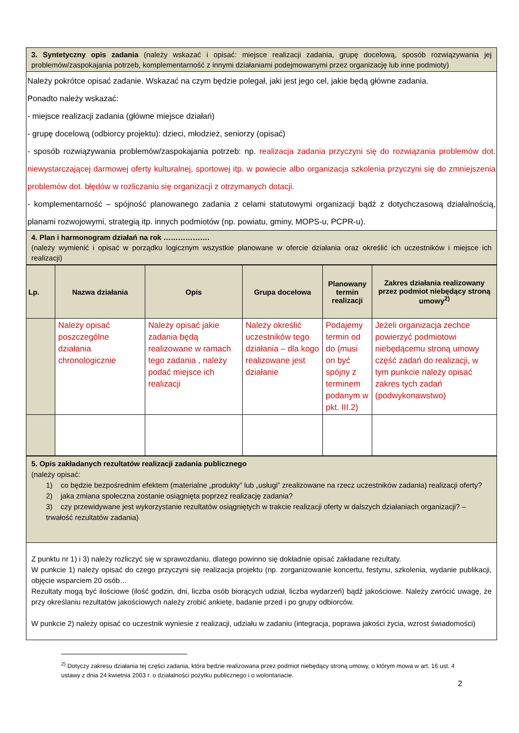| 3. Syntetyczny opis zadania (należy wskazać i opisać: miejsce realizacji zadania, grupę docelową, sposób rozwiązywania jej problemów/zaspokajania potrzeb, komplementarność z innymi działaniami podejmowanymi przez organizację lub inne podmioty) |
| Należy pokrótce opisać zadanie. Wskazać na czym będzie polegał, jaki jest jego cel, jakie będą główne zadania. Ponadto należy wskazać: - miejsce realizacji zadania (główne miejsce działań) - grupę docelową (odbiorcy projektu): dzieci, młodzież, seniorzy (opisać) - sposób rozwiązywania problemów/zaspokajania potrzeb: np. realizacja zadania przyczyni się do rozwiązania problemów dot. niewystarczającej darmowej oferty kulturalnej, sportowej itp. w powiecie albo organizacja szkolenia przyczyni się do zmniejszenia problemów dot. błędów w rozliczaniu się organizacji z otrzymanych dotacji. - komplementarność – spójność planowanego zadania z celami statutowymi organizacji bądź z dotychczasową działalnością, planami rozwojowymi, strategią itp. innych podmiotów (np. powiatu, gminy, MOPS-u, PCPR-u). |
| 4. Plan i harmonogram działań na rok ………………. (należy wymienić i opisać w porządku logicznym wszystkie planowane w ofercie działania oraz określić ich uczestników i miejsce ich realizacji) |
| Lp. | Nazwa działania | Opis | Grupa docelowa | Planowany termin realizacji | Zakres działania realizowany przez podmiot niebędący stroną umowy<sup>2)</sup> |
| --- | --- | --- | --- | --- | --- |
| | Należy opisać poszczególne działania chronologicznie | Należy opisać jakie zadania będą realizowane w ramach tego zadania , należy podać miejsce ich realizacji | Należy określić uczestników tego działania – dla kogo realizowane jest działanie | Podajemy termin od do (musi on być spójny z terminem podanym w pkt. III.2) | Jeżeli organizacja zechce powierzyć podmiotowi niebędącemu stroną umowy część zadań do realizacji, w tym punkcie należy opisać zakres tych zadań (podwykonawstwo) |
| 5. Opis zakładanych rezultatów realizacji zadania publicznego (należy opisać: 1) co będzie bezpośrednim efektem (materialne „produkty” lub „usługi” zrealizowane na rzecz uczestników zadania) realizacji oferty? 2) jaka zmiana społeczna zostanie osiągnięta poprzez realizację zadania? 3) czy przewidywane jest wykorzystanie rezultatów osiągniętych w trakcie realizacji oferty w dalszych działaniach organizacji? – trwałość rezultatów zadania) |
| Z punktu nr 1) i 3) należy rozliczyć się w sprawozdaniu, dlatego powinno się dokładnie opisać zakładane rezultaty. W punkcie 1) należy opisać do czego przyczyni się realizacja projektu (np. zorganizowanie koncertu, festynu, szkolenia, wydanie publikacji, objęcie wsparciem 20 osób… Rezultaty mogą być ilościowe (ilość godzin, dni, liczba osób biorących udział, liczba wydarzeń) bądź jakościowe. Należy zwrócić uwagę, że przy określaniu rezultatów jakościowych należy zrobić ankietę, badanie przed i po grupy odbiorców. W punkcie 2) należy opisać co uczestnik wyniesie z realizacji, udziału w zadaniu (integracja, poprawa jakości życia, wzrost świadomości) |
<sup>2)</sup> Dotyczy zakresu działania tej części zadania, która będzie realizowana przez podmiot niebędący stroną umowy, o którym mowa w art. 16 ust. 4 ustawy z dnia 24 kwietnia 2003 r. o działalności pożytku publicznego i o wolontariacie.
2